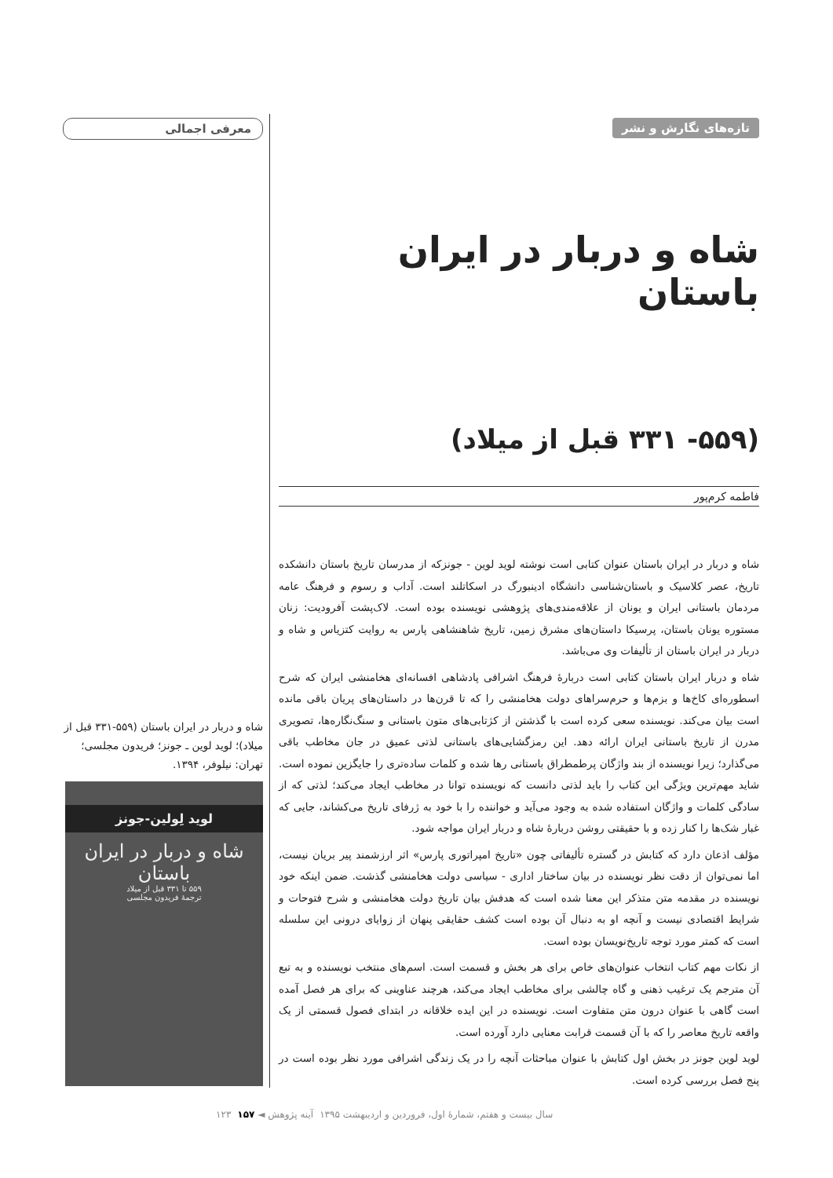معرفی اجمالی
شاه و دربار در ایران باستان (۵۵۹-۳۳۱ قبل از میلاد)؛ لوید لوین ـ جونز؛ فریدون مجلسی؛ تهران: نیلوفر، ۱۳۹۴.
لوید لِولین-جونز
شاه و دربار در ایران باستان
۵۵۹ تا ۳۳۱ قبل از میلاد
ترجمهٔ فریدون مجلسی
تازه‌های نگارش و نشر
شاه و دربار در ایران باستان
(۵۵۹- ۳۳۱ قبل از میلاد)
فاطمه کرم‌پور
شاه و دربار در ایران باستان عنوان کتابی است نوشته لوید لوین - جونزکه از مدرسان تاریخ باستان دانشکده تاریخ، عصر کلاسیک و باستان‌شناسی دانشگاه ادینبورگ در اسکاتلند است. آداب و رسوم و فرهنگ عامه مردمان باستانی ایران و یونان از علاقه‌مندی‌های پژوهشی نویسنده بوده است. لاک‌پشت آفرودیت: زنان مستوره یونان باستان، پرسیکا داستان‌های مشرق زمین، تاریخ شاهنشاهی پارس به روایت کتزیاس و شاه و دربار در ایران باستان از تألیفات وی می‌باشد.
شاه و دربار ایران باستان کتابی است دربارهٔ فرهنگ اشرافی پادشاهی افسانه‌ای هخامنشی ایران که شرح اسطوره‌ای کاخ‌ها و بزم‌ها و حرم‌سراهای دولت هخامنشی را که تا قرن‌ها در داستان‌های پریان باقی مانده است بیان می‌کند. نویسنده سعی کرده است با گذشتن از کژتابی‌های متون باستانی و سنگ‌نگاره‌ها، تصویری مدرن از تاریخ باستانی ایران ارائه دهد. این رمزگشایی‌های باستانی لذتی عمیق در جان مخاطب باقی می‌گذارد؛ زیرا نویسنده از بند واژگان پرطمطراق باستانی رها شده و کلمات ساده‌تری را جایگزین نموده است. شاید مهم‌ترین ویژگی این کتاب را باید لذتی دانست که نویسنده توانا در مخاطب ایجاد می‌کند؛ لذتی که از سادگی کلمات و واژگان استفاده شده به وجود می‌آید و خواننده را با خود به ژرفای تاریخ می‌کشاند، جایی که غبار شک‌ها را کنار زده و با حقیقتی روشن دربارهٔ شاه و دربار ایران مواجه شود.
مؤلف اذعان دارد که کتابش در گستره تألیفاتی چون «تاریخ امپراتوری پارس» اثر ارزشمند پیر بریان نیست، اما نمی‌توان از دقت نظر نویسنده در بیان ساختار اداری - سیاسی دولت هخامنشی گذشت. ضمن اینکه خود نویسنده در مقدمه متن متذکر این معنا شده است که هدفش بیان تاریخ دولت هخامنشی و شرح فتوحات و شرایط اقتصادی نیست و آنچه او به دنبال آن بوده است کشف حقایقی پنهان از زوایای درونی این سلسله است که کمتر مورد توجه تاریخ‌نویسان بوده است.
از نکات مهم کتاب انتخاب عنوان‌های خاص برای هر بخش و قسمت است. اسم‌های منتخب نویسنده و به تبع آن مترجم یک ترغیب ذهنی و گاه چالشی برای مخاطب ایجاد می‌کند، هرچند عناوینی که برای هر فصل آمده است گاهی با عنوان درون متن متفاوت است. نویسنده در این ایده خلاقانه در ابتدای فصول قسمتی از یک واقعه تاریخ معاصر را که با آن قسمت قرابت معنایی دارد آورده است.
لوید لوین جونز در بخش اول کتابش با عنوان مباحثات آنچه را در یک زندگی اشرافی مورد نظر بوده است در پنج فصل بررسی کرده است.
سال بیست و هفتم، شمارهٔ اول، فروردین و اردیبهشت ۱۳۹۵ آینه پژوهش ◄ ۱۵۷ ۱۲۳